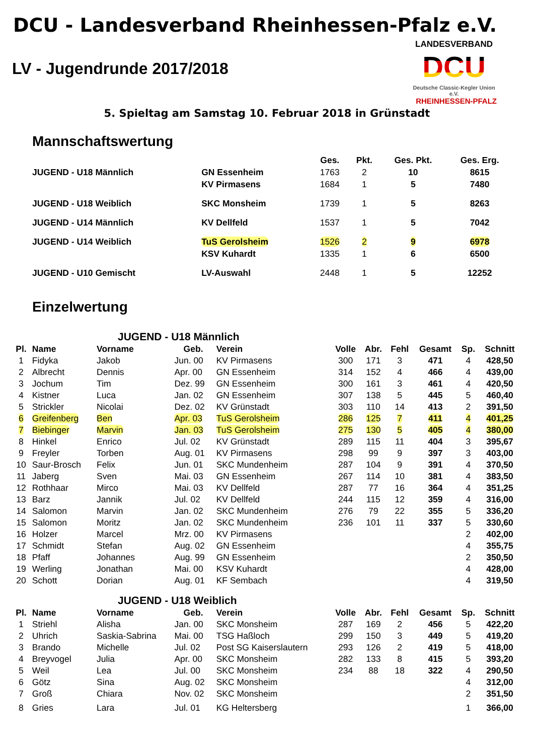DCU - Landesverband Rheinhessen-Pfalz e.V.
LV - Jugendrunde 2017/2018
LANDESVERBAND
DCU
Deutsche Classic-Kegler Union e.V.
RHEINHESSEN-PFALZ
5. Spieltag am Samstag 10. Februar 2018 in Grünstadt
Mannschaftswertung
| | | Ges. | Pkt. | Ges. Pkt. | Ges. Erg. |
| --- | --- | --- | --- | --- | --- |
| JUGEND - U18 Männlich | GN Essenheim | 1763 | 2 | 10 | 8615 |
| | KV Pirmasens | 1684 | 1 | 5 | 7480 |
| JUGEND - U18 Weiblich | SKC Monsheim | 1739 | 1 | 5 | 8263 |
| JUGEND - U14 Männlich | KV Dellfeld | 1537 | 1 | 5 | 7042 |
| JUGEND - U14 Weiblich | TuS Gerolsheim | 1526 | 2 | 9 | 6978 |
| | KSV Kuhardt | 1335 | 1 | 6 | 6500 |
| JUGEND - U10 Gemischt | LV-Auswahl | 2448 | 1 | 5 | 12252 |
Einzelwertung
| JUGEND - U18 Männlich | | | | | | | | | | |
| --- | --- | --- | --- | --- | --- | --- | --- | --- | --- | --- |
| Pl. | Name | Vorname | Geb. | Verein | Volle | Abr. | Fehl | Gesamt | Sp. | Schnitt |
| 1 | Fidyka | Jakob | Jun. 00 | KV Pirmasens | 300 | 171 | 3 | 471 | 4 | 428,50 |
| 2 | Albrecht | Dennis | Apr. 00 | GN Essenheim | 314 | 152 | 4 | 466 | 4 | 439,00 |
| 3 | Jochum | Tim | Dez. 99 | GN Essenheim | 300 | 161 | 3 | 461 | 4 | 420,50 |
| 4 | Kistner | Luca | Jan. 02 | GN Essenheim | 307 | 138 | 5 | 445 | 5 | 460,40 |
| 5 | Strickler | Nicolai | Dez. 02 | KV Grünstadt | 303 | 110 | 14 | 413 | 2 | 391,50 |
| 6 | Greifenberg | Ben | Apr. 03 | TuS Gerolsheim | 286 | 125 | 7 | 411 | 4 | 401,25 |
| 7 | Biebinger | Marvin | Jan. 03 | TuS Gerolsheim | 275 | 130 | 5 | 405 | 4 | 380,00 |
| 8 | Hinkel | Enrico | Jul. 02 | KV Grünstadt | 289 | 115 | 11 | 404 | 3 | 395,67 |
| 9 | Freyler | Torben | Aug. 01 | KV Pirmasens | 298 | 99 | 9 | 397 | 3 | 403,00 |
| 10 | Saur-Brosch | Felix | Jun. 01 | SKC Mundenheim | 287 | 104 | 9 | 391 | 4 | 370,50 |
| 11 | Jaberg | Sven | Mai. 03 | GN Essenheim | 267 | 114 | 10 | 381 | 4 | 383,50 |
| 12 | Rothhaar | Mirco | Mai. 03 | KV Dellfeld | 287 | 77 | 16 | 364 | 4 | 351,25 |
| 13 | Barz | Jannik | Jul. 02 | KV Dellfeld | 244 | 115 | 12 | 359 | 4 | 316,00 |
| 14 | Salomon | Marvin | Jan. 02 | SKC Mundenheim | 276 | 79 | 22 | 355 | 5 | 336,20 |
| 15 | Salomon | Moritz | Jan. 02 | SKC Mundenheim | 236 | 101 | 11 | 337 | 5 | 330,60 |
| 16 | Holzer | Marcel | Mrz. 00 | KV Pirmasens | | | | | 2 | 402,00 |
| 17 | Schmidt | Stefan | Aug. 02 | GN Essenheim | | | | | 4 | 355,75 |
| 18 | Pfaff | Johannes | Aug. 99 | GN Essenheim | | | | | 2 | 350,50 |
| 19 | Werling | Jonathan | Mai. 00 | KSV Kuhardt | | | | | 4 | 428,00 |
| 20 | Schott | Dorian | Aug. 01 | KF Sembach | | | | | 4 | 319,50 |
| JUGEND - U18 Weiblich | | | | | | | | | | |
| Pl. | Name | Vorname | Geb. | Verein | Volle | Abr. | Fehl | Gesamt | Sp. | Schnitt |
| 1 | Striehl | Alisha | Jan. 00 | SKC Monsheim | 287 | 169 | 2 | 456 | 5 | 422,20 |
| 2 | Uhrich | Saskia-Sabrina | Mai. 00 | TSG Haßloch | 299 | 150 | 3 | 449 | 5 | 419,20 |
| 3 | Brando | Michelle | Jul. 02 | Post SG Kaiserslautern | 293 | 126 | 2 | 419 | 5 | 418,00 |
| 4 | Breyvogel | Julia | Apr. 00 | SKC Monsheim | 282 | 133 | 8 | 415 | 5 | 393,20 |
| 5 | Weil | Lea | Jul. 00 | SKC Monsheim | 234 | 88 | 18 | 322 | 4 | 290,50 |
| 6 | Götz | Sina | Aug. 02 | SKC Monsheim | | | | | 4 | 312,00 |
| 7 | Groß | Chiara | Nov. 02 | SKC Monsheim | | | | | 2 | 351,50 |
| 8 | Gries | Lara | Jul. 01 | KG Heltersberg | | | | | 1 | 366,00 |